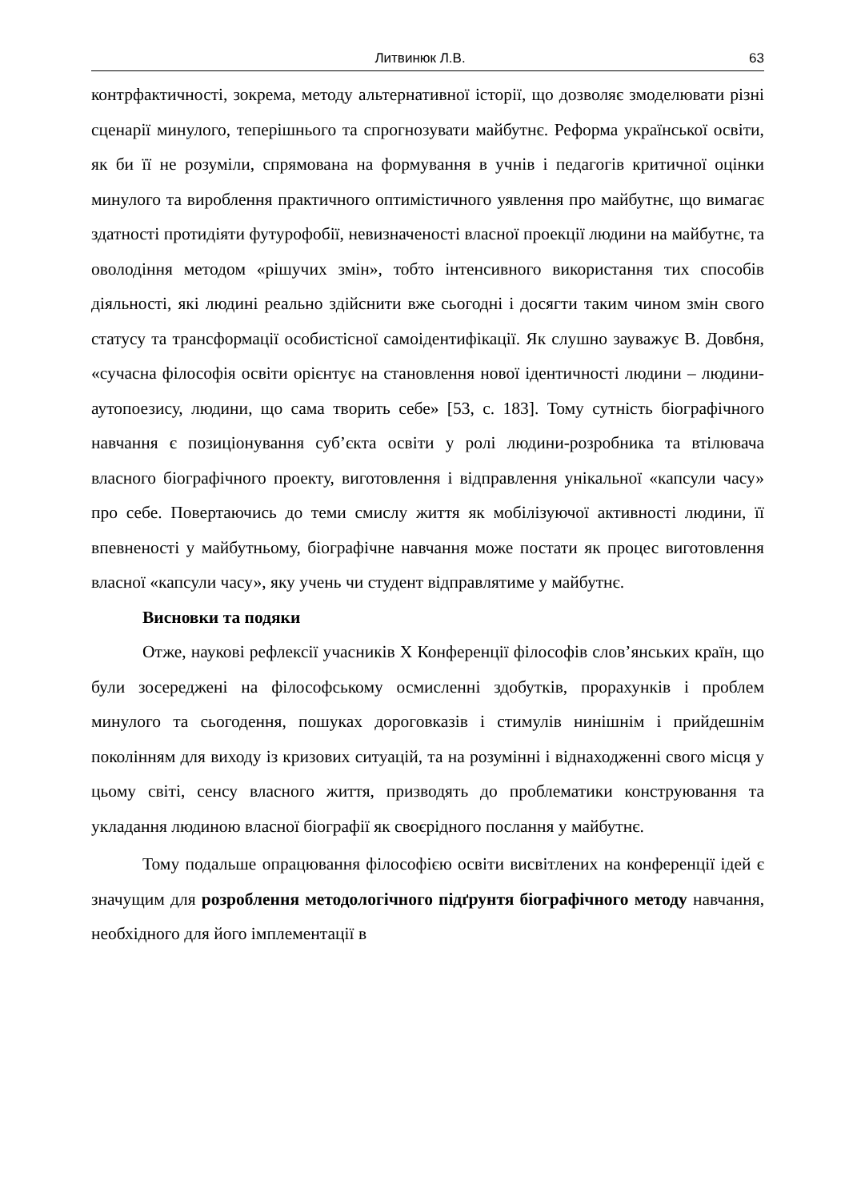Литвинюк Л.В. 63
контрфактичності, зокрема, методу альтернативної історії, що дозволяє змоделювати різні сценарії минулого, теперішнього та спрогнозувати майбутнє. Реформа української освіти, як би її не розуміли, спрямована на формування в учнів і педагогів критичної оцінки минулого та вироблення практичного оптимістичного уявлення про майбутнє, що вимагає здатності протидіяти футурофобії, невизначеності власної проекції людини на майбутнє, та оволодіння методом «рішучих змін», тобто інтенсивного використання тих способів діяльності, які людині реально здійснити вже сьогодні і досягти таким чином змін свого статусу та трансформації особистісної самоідентифікації. Як слушно зауважує В. Довбня, «сучасна філософія освіти орієнтує на становлення нової ідентичності людини – людини-аутопоезису, людини, що сама творить себе» [53, с. 183]. Тому сутність біографічного навчання є позиціонування суб’єкта освіти у ролі людини-розробника та втілювача власного біографічного проекту, виготовлення і відправлення унікальної «капсули часу» про себе. Повертаючись до теми смислу життя як мобілізуючої активності людини, її впевненості у майбутньому, біографічне навчання може постати як процес виготовлення власної «капсули часу», яку учень чи студент відправлятиме у майбутнє.
Висновки та подяки
Отже, наукові рефлексії учасників X Конференції філософів слов’янських країн, що були зосереджені на філософському осмисленні здобутків, прорахунків і проблем минулого та сьогодення, пошуках дороговказів і стимулів нинішнім і прийдешнім поколінням для виходу із кризових ситуацій, та на розумінні і віднаходженні свого місця у цьому світі, сенсу власного життя, призводять до проблематики конструювання та укладання людиною власної біографії як своєрідного послання у майбутнє.
Тому подальше опрацювання філософією освіти висвітлених на конференції ідей є значущим для розроблення методологічного підґрунтя біографічного методу навчання, необхідного для його імплементації в